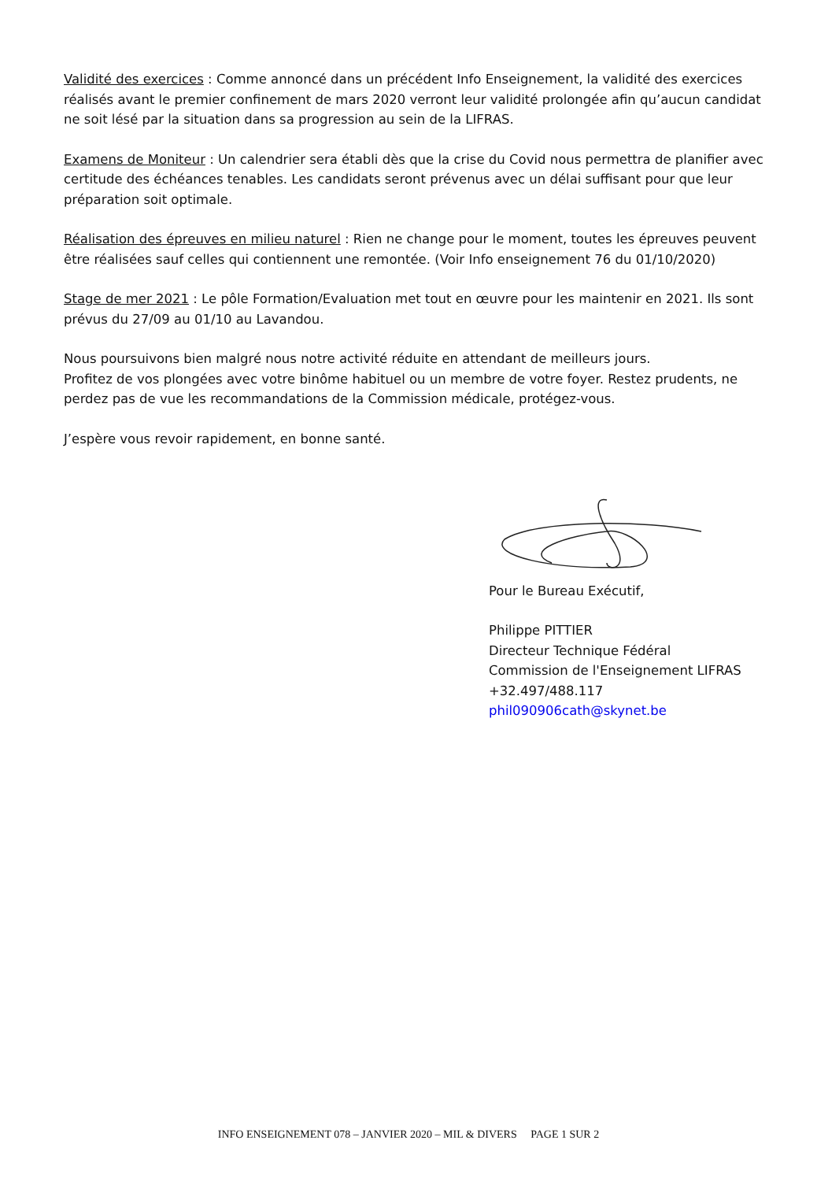Validité des exercices : Comme annoncé dans un précédent Info Enseignement, la validité des exercices réalisés avant le premier confinement de mars 2020 verront leur validité prolongée afin qu’aucun candidat ne soit lésé par la situation dans sa progression au sein de la LIFRAS.
Examens de Moniteur : Un calendrier sera établi dès que la crise du Covid nous permettra de planifier avec certitude des échéances tenables. Les candidats seront prévenus avec un délai suffisant pour que leur préparation soit optimale.
Réalisation des épreuves en milieu naturel : Rien ne change pour le moment, toutes les épreuves peuvent être réalisées sauf celles qui contiennent une remontée. (Voir Info enseignement 76 du 01/10/2020)
Stage de mer 2021 : Le pôle Formation/Evaluation met tout en œuvre pour les maintenir en 2021. Ils sont prévus du 27/09 au 01/10 au Lavandou.
Nous poursuivons bien malgré nous notre activité réduite en attendant de meilleurs jours.
Profitez de vos plongées avec votre binôme habituel ou un membre de votre foyer. Restez prudents, ne perdez pas de vue les recommandations de la Commission médicale, protégez-vous.
J’espère vous revoir rapidement, en bonne santé.
Pour le Bureau Exécutif,
Philippe PITTIER
Directeur Technique Fédéral
Commission de l'Enseignement LIFRAS
+32.497/488.117
phil090906cath@skynet.be
INFO ENSEIGNEMENT 078 – JANVIER 2020 – MIL & DIVERS PAGE 1 SUR 2